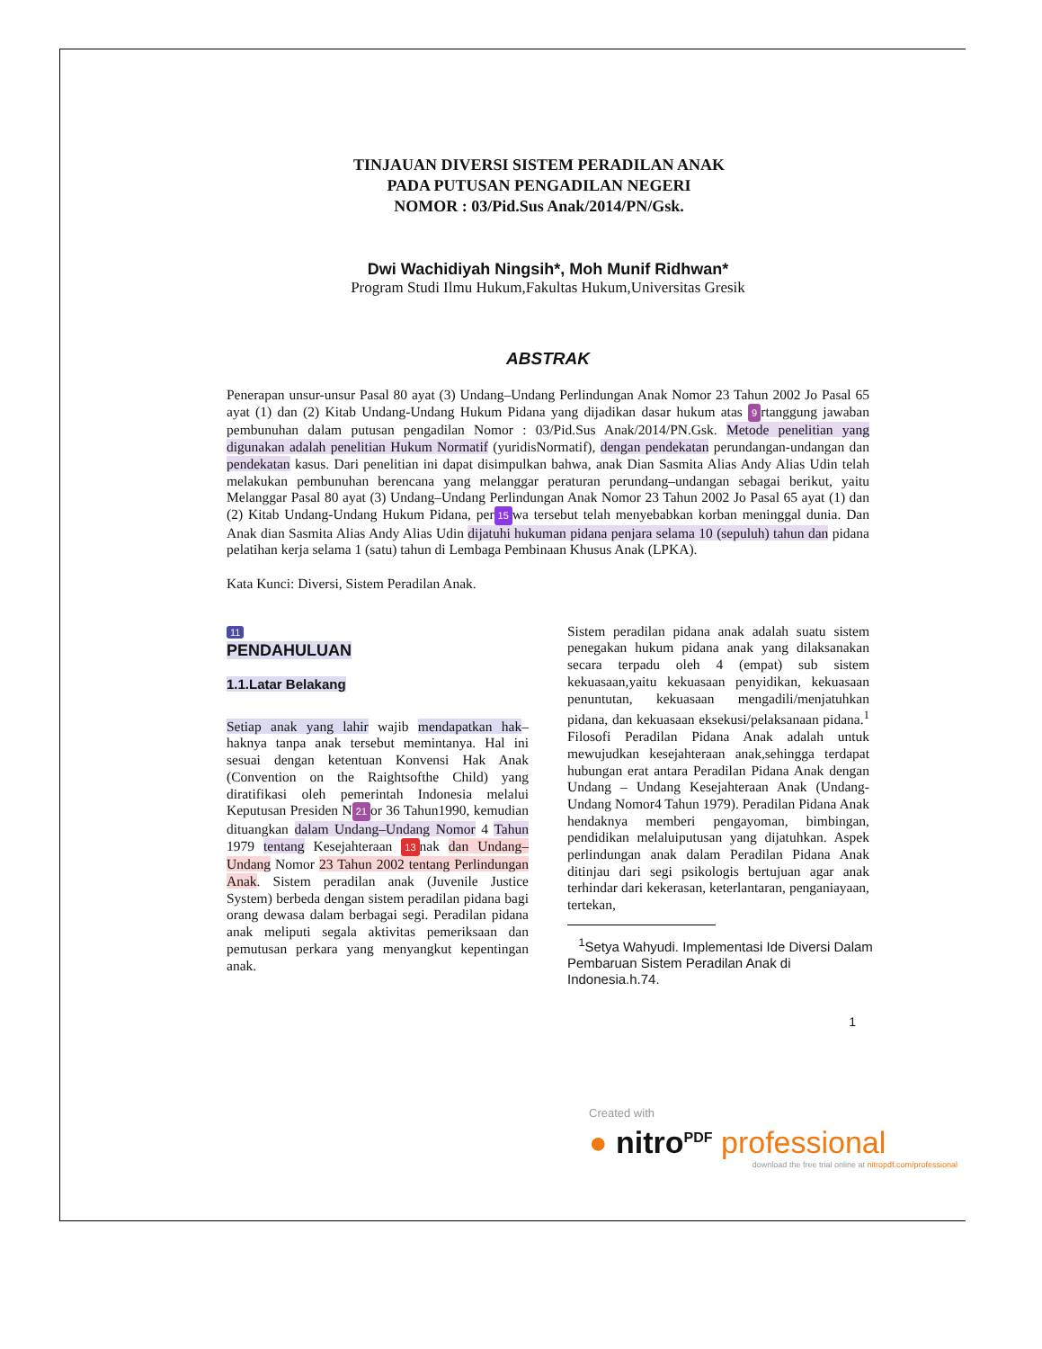TINJAUAN DIVERSI SISTEM PERADILAN ANAK
PADA PUTUSAN PENGADILAN NEGERI
NOMOR : 03/Pid.Sus Anak/2014/PN/Gsk.
Dwi Wachidiyah Ningsih*, Moh Munif Ridhwan*
Program Studi Ilmu Hukum,Fakultas Hukum,Universitas Gresik
ABSTRAK
Penerapan unsur-unsur Pasal 80 ayat (3) Undang–Undang Perlindungan Anak Nomor 23 Tahun 2002 Jo Pasal 65 ayat (1) dan (2) Kitab Undang-Undang Hukum Pidana yang dijadikan dasar hukum atas 9 rtanggung jawaban pembunuhan dalam putusan pengadilan Nomor : 03/Pid.Sus Anak/2014/PN.Gsk. Metode penelitian yang digunakan adalah penelitian Hukum Normatif (yuridisNormatif), dengan pendekatan perundangan-undangan dan pendekatan kasus. Dari penelitian ini dapat disimpulkan bahwa, anak Dian Sasmita Alias Andy Alias Udin telah melakukan pembunuhan berencana yang melanggar peraturan perundang–undangan sebagai berikut, yaitu Melanggar Pasal 80 ayat (3) Undang–Undang Perlindungan Anak Nomor 23 Tahun 2002 Jo Pasal 65 ayat (1) dan (2) Kitab Undang-Undang Hukum Pidana, per 15 wa tersebut telah menyebabkan korban meninggal dunia. Dan Anak dian Sasmita Alias Andy Alias Udin dijatuhi hukuman pidana penjara selama 10 (sepuluh) tahun dan pidana pelatihan kerja selama 1 (satu) tahun di Lembaga Pembinaan Khusus Anak (LPKA).
Kata Kunci: Diversi, Sistem Peradilan Anak.
11
PENDAHULUAN
1.1.Latar Belakang
Setiap anak yang lahir wajib mendapatkan hak–haknya tanpa anak tersebut memintanya. Hal ini sesuai dengan ketentuan Konvensi Hak Anak (Convention on the Raightsofthe Child) yang diratifikasi oleh pemerintah Indonesia melalui Keputusan Presiden N 21 or 36 Tahun1990, kemudian dituangkan dalam Undang–Undang Nomor 4 Tahun 1979 tentang Kesejahteraan 13 nak dan Undang–Undang Nomor 23 Tahun 2002 tentang Perlindungan Anak. Sistem peradilan anak (Juvenile Justice System) berbeda dengan sistem peradilan pidana bagi orang dewasa dalam berbagai segi. Peradilan pidana anak meliputi segala aktivitas pemeriksaan dan pemutusan perkara yang menyangkut kepentingan anak.
Sistem peradilan pidana anak adalah suatu sistem penegakan hukum pidana anak yang dilaksanakan secara terpadu oleh 4 (empat) sub sistem kekuasaan,yaitu kekuasaan penyidikan, kekuasaan penuntutan, kekuasaan mengadili/menjatuhkan pidana, dan kekuasaan eksekusi/pelaksanaan pidana.<sup>1</sup> Filosofi Peradilan Pidana Anak adalah untuk mewujudkan kesejahteraan anak,sehingga terdapat hubungan erat antara Peradilan Pidana Anak dengan Undang – Undang Kesejahteraan Anak (Undang-Undang Nomor4 Tahun 1979). Peradilan Pidana Anak hendaknya memberi pengayoman, bimbingan, pendidikan melaluiputusan yang dijatuhkan. Aspek perlindungan anak dalam Peradilan Pidana Anak ditinjau dari segi psikologis bertujuan agar anak terhindar dari kekerasan, keterlantaran, penganiayaan, tertekan,
<sup>1</sup> Setya Wahyudi. Implementasi Ide Diversi Dalam Pembaruan Sistem Peradilan Anak di Indonesia.h.74.
1
Created with
● nitro<sup>PDF</sup> professional
download the free trial online at nitropdf.com/professional